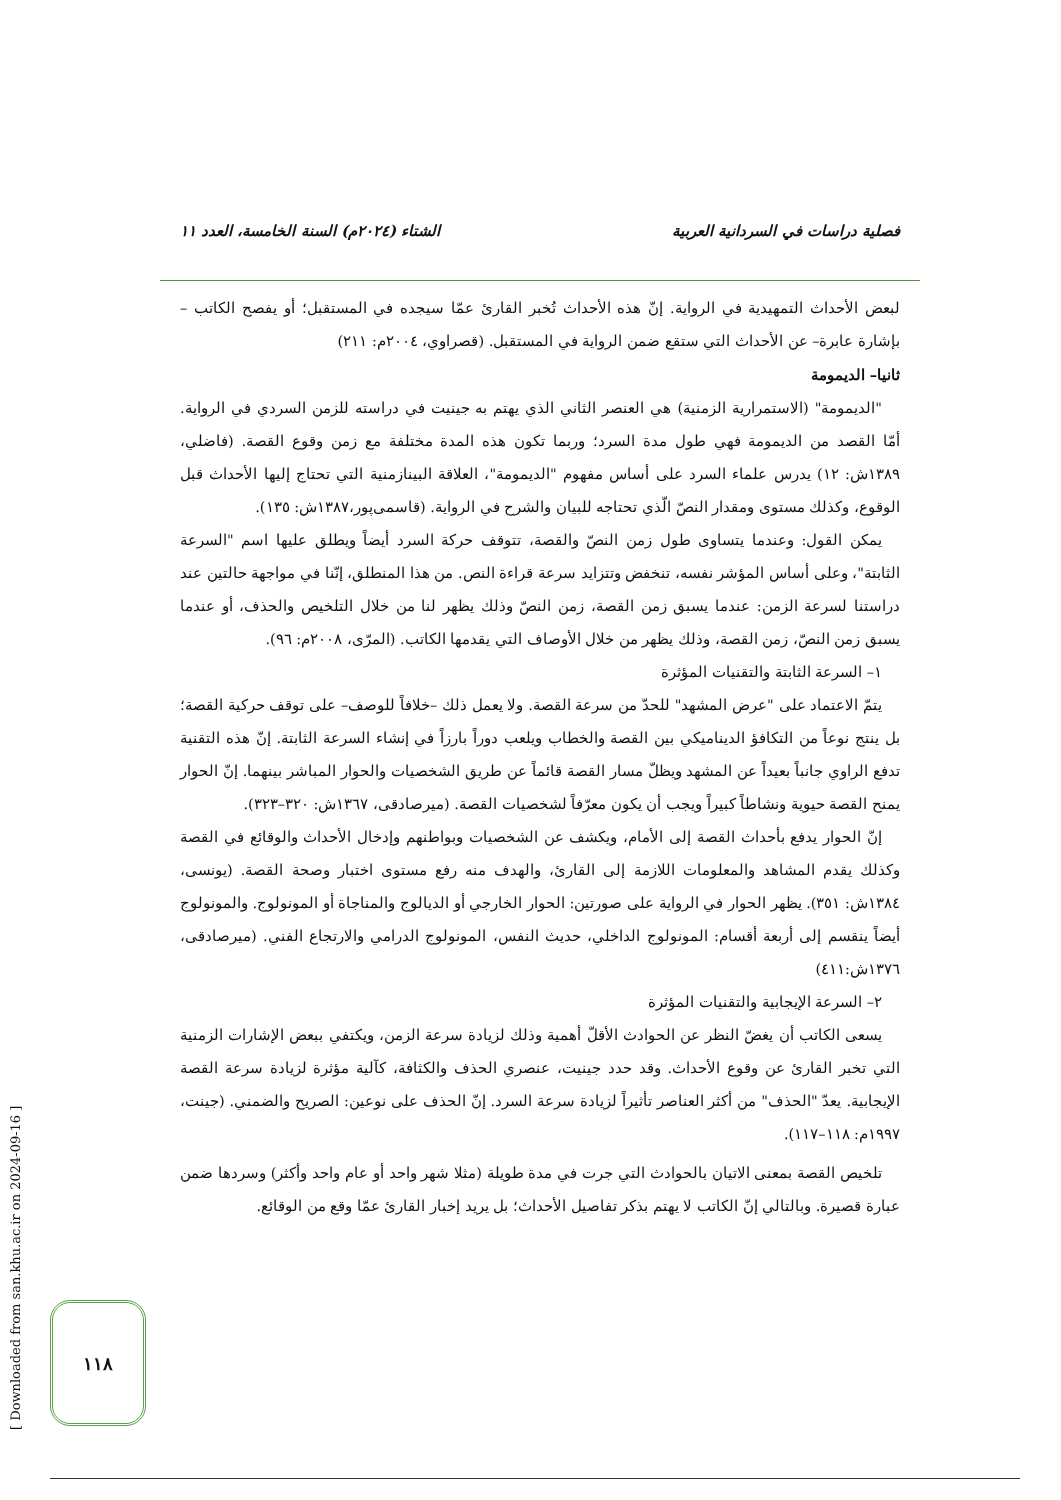فصلية دراسات في السردانية العربية الشتاء (٢٠٢٤م) السنة الخامسة، العدد ١١
لبعض الأحداث التمهيدية في الرواية. إنّ هذه الأحداث تُخبر القارئ عمّا سيجده في المستقبل؛ أو يفصح الكاتب –بإشارة عابرة– عن الأحداث التي ستقع ضمن الرواية في المستقبل. (قصراوي، ٢٠٠٤م: ٢١١)
ثانيا– الديمومة
"الديمومة" (الاستمرارية الزمنية) هي العنصر الثاني الذي يهتم به جينيت في دراسته للزمن السردي في الرواية. أمّا القصد من الديمومة فهي طول مدة السرد؛ وربما تكون هذه المدة مختلفة مع زمن وقوع القصة. (فاضلي، ١٣٨٩ش: ١٢) يدرس علماء السرد على أساس مفهوم "الديمومة"، العلاقة البينازمنية التي تحتاج إليها الأحداث قبل الوقوع، وكذلك مستوى ومقدار النصّ الّذي تحتاجه للبيان والشرح في الرواية. (قاسمی‌پور،١٣٨٧ش: ١٣٥).
يمكن القول: وعندما يتساوى طول زمن النصّ والقصة، تتوقف حركة السرد أيضاً ويطلق عليها اسم "السرعة الثابتة"، وعلى أساس المؤشر نفسه، تنخفض وتتزايد سرعة قراءة النص. من هذا المنطلق، إنّنا في مواجهة حالتين عند دراستنا لسرعة الزمن: عندما يسبق زمن القصة، زمن النصّ وذلك يظهر لنا من خلال التلخيص والحذف، أو عندما يسبق زمن النصّ، زمن القصة، وذلك يظهر من خلال الأوصاف التي يقدمها الكاتب. (المرّى، ٢٠٠٨م: ٩٦).
١– السرعة الثابتة والتقنيات المؤثرة
يتمّ الاعتماد على "عرض المشهد" للحدّ من سرعة القصة. ولا يعمل ذلك –خلافاً للوصف– على توقف حركية القصة؛ بل ينتج نوعاً من التكافؤ الديناميكي بين القصة والخطاب ويلعب دوراً بارزاً في إنشاء السرعة الثابتة. إنّ هذه التقنية تدفع الراوي جانباً بعيداً عن المشهد ويظلّ مسار القصة قائماً عن طريق الشخصيات والحوار المباشر بينهما. إنّ الحوار يمنح القصة حيوية ونشاطاً كبيراً ويجب أن يكون معرّفاً لشخصيات القصة. (ميرصادقی، ١٣٦٧ش: ٣٢٠–٣٢٣).
إنّ الحوار يدفع بأحداث القصة إلى الأمام، ويكشف عن الشخصيات وبواطنهم وإدخال الأحداث والوقائع في القصة وكذلك يقدم المشاهد والمعلومات اللازمة إلى القارئ، والهدف منه رفع مستوى اختبار وصحة القصة. (يونسی، ١٣٨٤ش: ٣٥١). يظهر الحوار في الرواية على صورتين: الحوار الخارجي أو الديالوج والمناجاة أو المونولوج. والمونولوج أيضاً ينقسم إلى أربعة أقسام: المونولوج الداخلي، حديث النفس، المونولوج الدرامي والارتجاع الفني. (ميرصادقی، ١٣٧٦ش:٤١١)
٢– السرعة الإيجابية والتقنيات المؤثرة
يسعى الكاتب أن يغضّ النظر عن الحوادث الأقلّ أهمية وذلك لزيادة سرعة الزمن، ويكتفي ببعض الإشارات الزمنية التي تخبر القارئ عن وقوع الأحداث. وقد حدد جينيت، عنصري الحذف والكثافة، كآلية مؤثرة لزيادة سرعة القصة الإيجابية. يعدّ "الحذف" من أكثر العناصر تأثيراً لزيادة سرعة السرد. إنّ الحذف على نوعين: الصريح والضمني. (جينت، ١٩٩٧م: ١١٨–١١٧).
تلخيص القصة بمعنى الاتيان بالحوادث التي جرت في مدة طويلة (مثلا شهر واحد أو عام واحد وأكثر) وسردها ضمن عبارة قصيرة. وبالتالي إنّ الكاتب لا يهتم بذكر تفاصيل الأحداث؛ بل يريد إخبار القارئ عمّا وقع من الوقائع.
[ Downloaded from san.khu.ac.ir on 2024-09-16 ]
١١٨